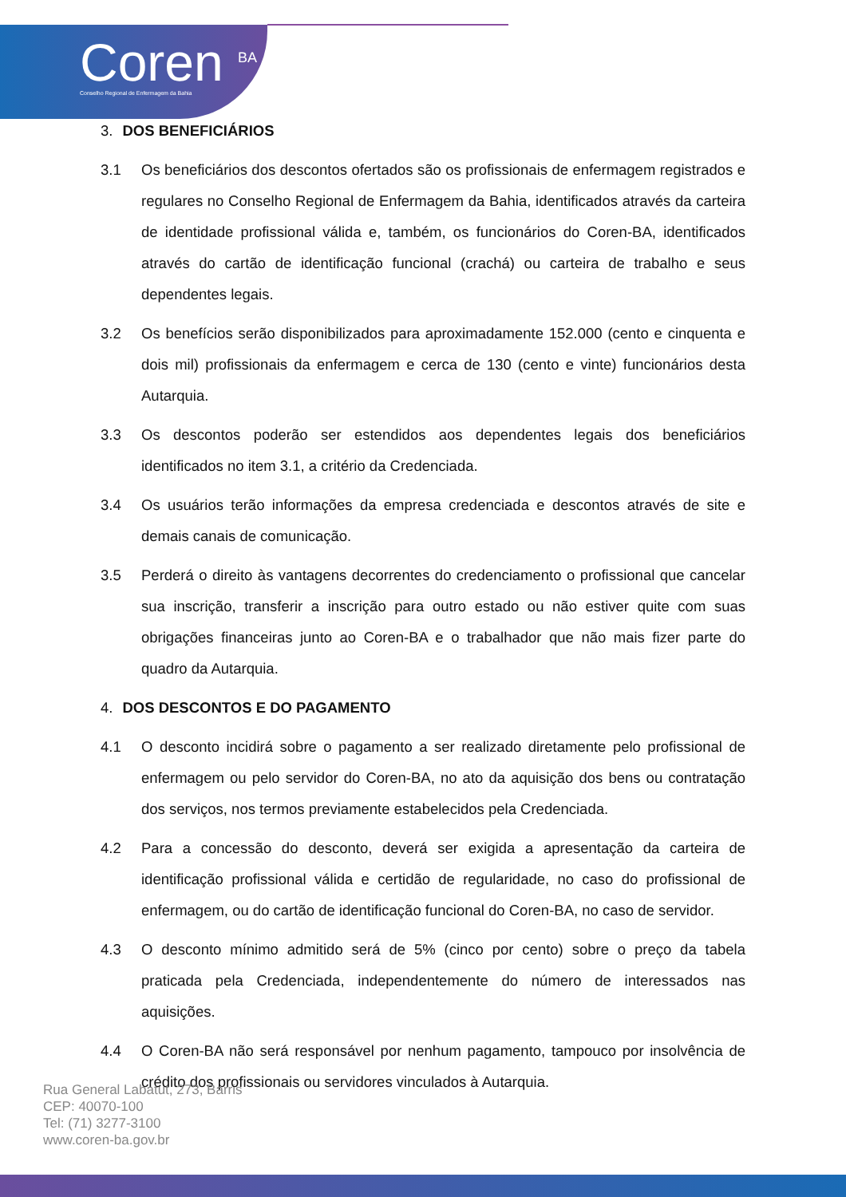Coren <sup>BA</sup>
Conselho Regional de Enfermagem da Bahia
3. DOS BENEFICIÁRIOS
3.1 Os beneficiários dos descontos ofertados são os profissionais de enfermagem registrados e regulares no Conselho Regional de Enfermagem da Bahia, identificados através da carteira de identidade profissional válida e, também, os funcionários do Coren-BA, identificados através do cartão de identificação funcional (crachá) ou carteira de trabalho e seus dependentes legais.
3.2 Os benefícios serão disponibilizados para aproximadamente 152.000 (cento e cinquenta e dois mil) profissionais da enfermagem e cerca de 130 (cento e vinte) funcionários desta Autarquia.
3.3 Os descontos poderão ser estendidos aos dependentes legais dos beneficiários identificados no item 3.1, a critério da Credenciada.
3.4 Os usuários terão informações da empresa credenciada e descontos através de site e demais canais de comunicação.
3.5 Perderá o direito às vantagens decorrentes do credenciamento o profissional que cancelar sua inscrição, transferir a inscrição para outro estado ou não estiver quite com suas obrigações financeiras junto ao Coren-BA e o trabalhador que não mais fizer parte do quadro da Autarquia.
4. DOS DESCONTOS E DO PAGAMENTO
4.1 O desconto incidirá sobre o pagamento a ser realizado diretamente pelo profissional de enfermagem ou pelo servidor do Coren-BA, no ato da aquisição dos bens ou contratação dos serviços, nos termos previamente estabelecidos pela Credenciada.
4.2 Para a concessão do desconto, deverá ser exigida a apresentação da carteira de identificação profissional válida e certidão de regularidade, no caso do profissional de enfermagem, ou do cartão de identificação funcional do Coren-BA, no caso de servidor.
4.3 O desconto mínimo admitido será de 5% (cinco por cento) sobre o preço da tabela praticada pela Credenciada, independentemente do número de interessados nas aquisições.
4.4 O Coren-BA não será responsável por nenhum pagamento, tampouco por insolvência de crédito dos profissionais ou servidores vinculados à Autarquia.
Rua General Labatut, 273, Barris
CEP: 40070-100
Tel: (71) 3277-3100
www.coren-ba.gov.br